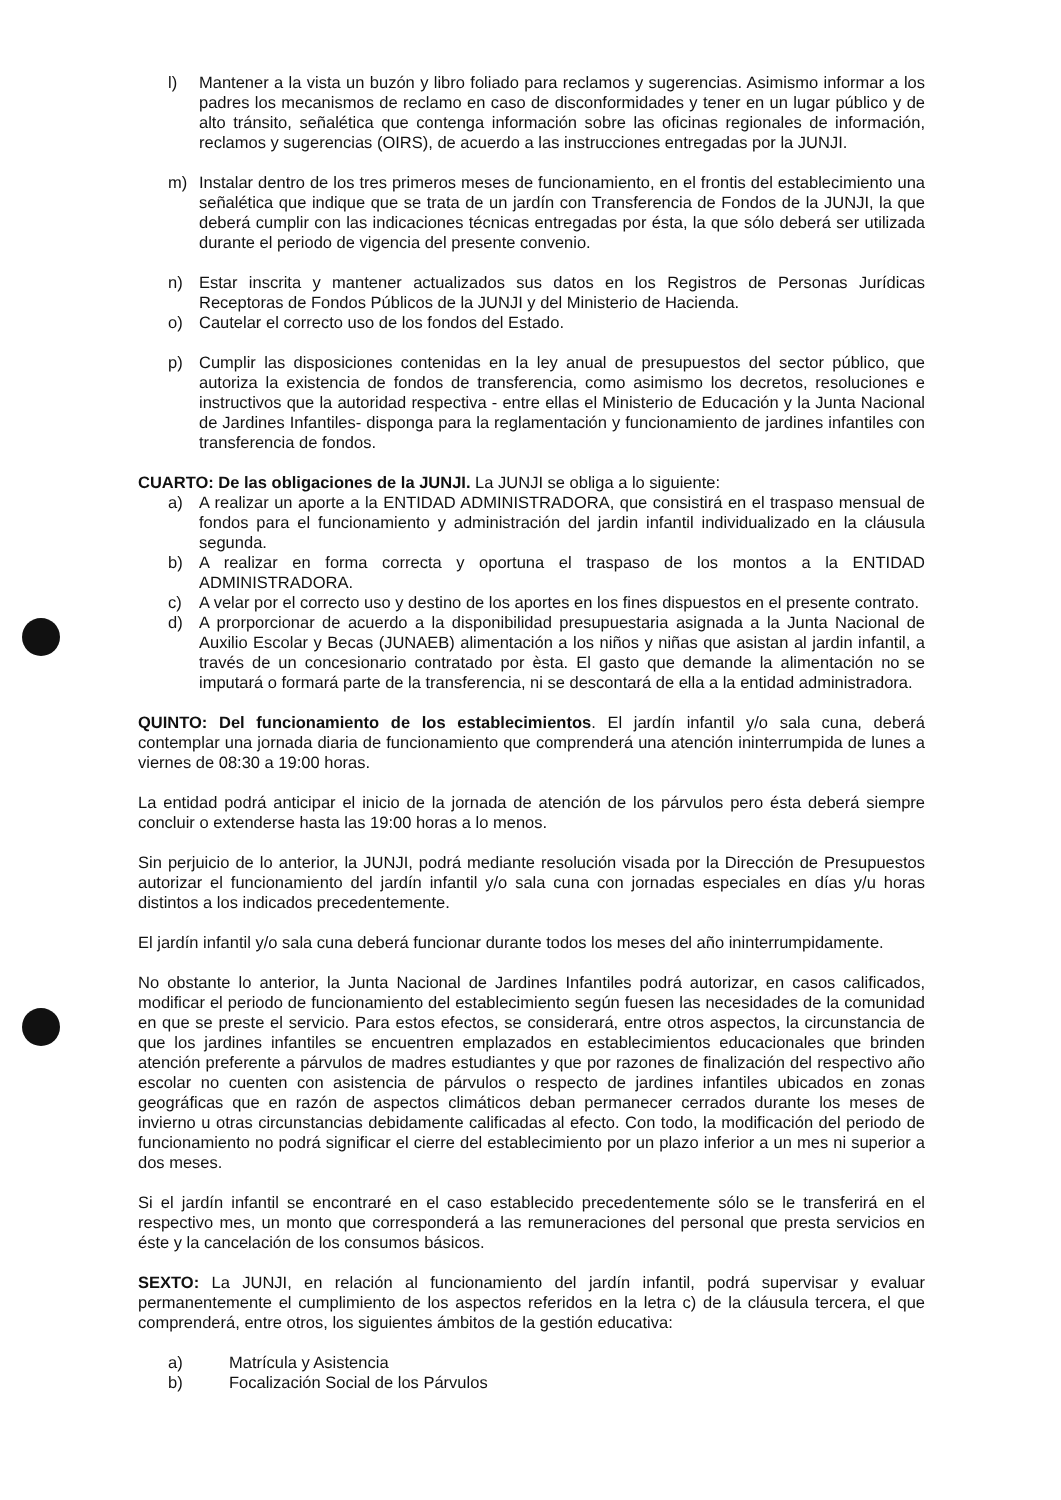l) Mantener a la vista un buzón y libro foliado para reclamos y sugerencias. Asimismo informar a los padres los mecanismos de reclamo en caso de disconformidades y tener en un lugar público y de alto tránsito, señalética que contenga información sobre las oficinas regionales de información, reclamos y sugerencias (OIRS), de acuerdo a las instrucciones entregadas por la JUNJI.
m) Instalar dentro de los tres primeros meses de funcionamiento, en el frontis del establecimiento una señalética que indique que se trata de un jardín con Transferencia de Fondos de la JUNJI, la que deberá cumplir con las indicaciones técnicas entregadas por ésta, la que sólo deberá ser utilizada durante el periodo de vigencia del presente convenio.
n) Estar inscrita y mantener actualizados sus datos en los Registros de Personas Jurídicas Receptoras de Fondos Públicos de la JUNJI y del Ministerio de Hacienda.
o) Cautelar el correcto uso de los fondos del Estado.
p) Cumplir las disposiciones contenidas en la ley anual de presupuestos del sector público, que autoriza la existencia de fondos de transferencia, como asimismo los decretos, resoluciones e instructivos que la autoridad respectiva - entre ellas el Ministerio de Educación y la Junta Nacional de Jardines Infantiles- disponga para la reglamentación y funcionamiento de jardines infantiles con transferencia de fondos.
CUARTO: De las obligaciones de la JUNJI. La JUNJI se obliga a lo siguiente:
a) A realizar un aporte a la ENTIDAD ADMINISTRADORA, que consistirá en el traspaso mensual de fondos para el funcionamiento y administración del jardin infantil individualizado en la cláusula segunda.
b) A realizar en forma correcta y oportuna el traspaso de los montos a la ENTIDAD ADMINISTRADORA.
c) A velar por el correcto uso y destino de los aportes en los fines dispuestos en el presente contrato.
d) A prorporcionar de acuerdo a la disponibilidad presupuestaria asignada a la Junta Nacional de Auxilio Escolar y Becas (JUNAEB) alimentación a los niños y niñas que asistan al jardin infantil, a través de un concesionario contratado por èsta. El gasto que demande la alimentación no se imputará o formará parte de la transferencia, ni se descontará de ella a la entidad administradora.
QUINTO: Del funcionamiento de los establecimientos. El jardín infantil y/o sala cuna, deberá contemplar una jornada diaria de funcionamiento que comprenderá una atención ininterrumpida de lunes a viernes de 08:30 a 19:00 horas.
La entidad podrá anticipar el inicio de la jornada de atención de los párvulos pero ésta deberá siempre concluir o extenderse hasta las 19:00 horas a lo menos.
Sin perjuicio de lo anterior, la JUNJI, podrá mediante resolución visada por la Dirección de Presupuestos autorizar el funcionamiento del jardín infantil y/o sala cuna con jornadas especiales en días y/u horas distintos a los indicados precedentemente.
El jardín infantil y/o sala cuna deberá funcionar durante todos los meses del año ininterrumpidamente.
No obstante lo anterior, la Junta Nacional de Jardines Infantiles podrá autorizar, en casos calificados, modificar el periodo de funcionamiento del establecimiento según fuesen las necesidades de la comunidad en que se preste el servicio. Para estos efectos, se considerará, entre otros aspectos, la circunstancia de que los jardines infantiles se encuentren emplazados en establecimientos educacionales que brinden atención preferente a párvulos de madres estudiantes y que por razones de finalización del respectivo año escolar no cuenten con asistencia de párvulos o respecto de jardines infantiles ubicados en zonas geográficas que en razón de aspectos climáticos deban permanecer cerrados durante los meses de invierno u otras circunstancias debidamente calificadas al efecto. Con todo, la modificación del periodo de funcionamiento no podrá significar el cierre del establecimiento por un plazo inferior a un mes ni superior a dos meses.
Si el jardín infantil se encontraré en el caso establecido precedentemente sólo se le transferirá en el respectivo mes, un monto que corresponderá a las remuneraciones del personal que presta servicios en éste y la cancelación de los consumos básicos.
SEXTO: La JUNJI, en relación al funcionamiento del jardín infantil, podrá supervisar y evaluar permanentemente el cumplimiento de los aspectos referidos en la letra c) de la cláusula tercera, el que comprenderá, entre otros, los siguientes ámbitos de la gestión educativa:
a) Matrícula y Asistencia
b) Focalización Social de los Párvulos